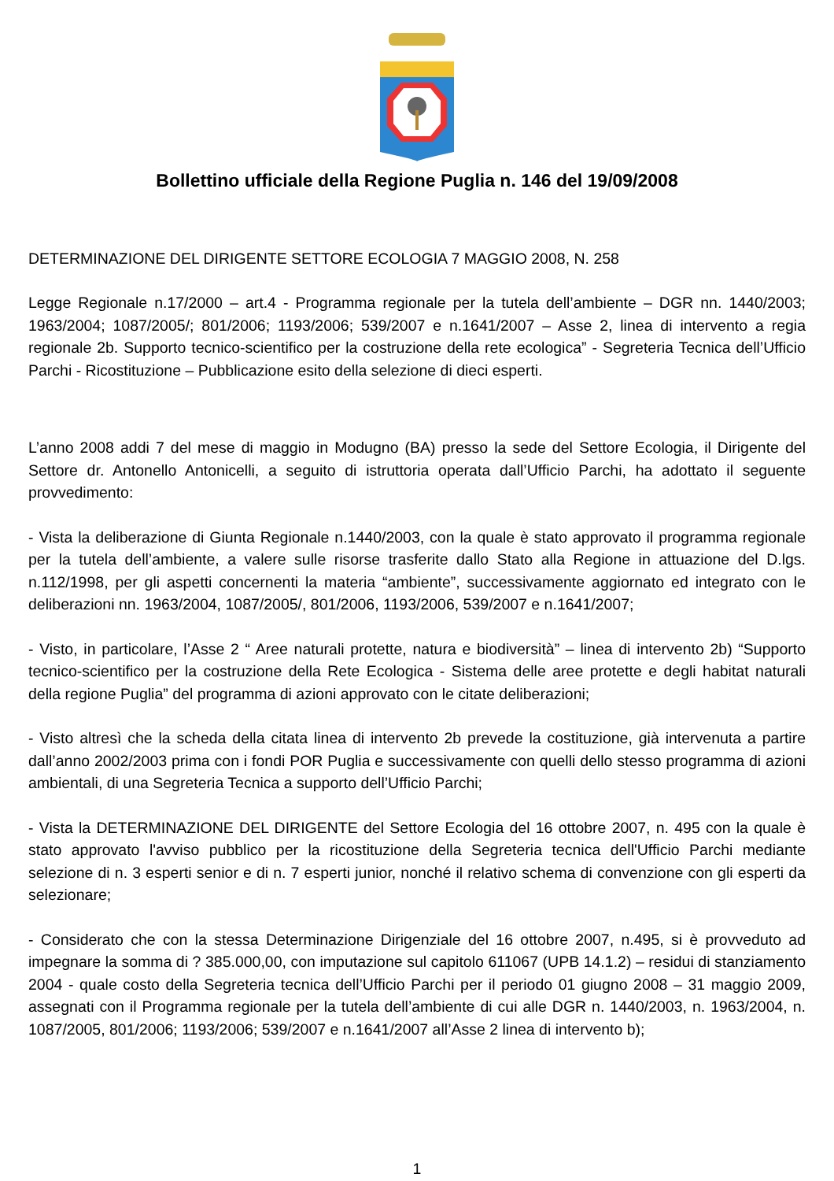Bollettino ufficiale della Regione Puglia n. 146 del 19/09/2008
DETERMINAZIONE DEL DIRIGENTE SETTORE ECOLOGIA 7 MAGGIO 2008, N. 258
Legge Regionale n.17/2000 – art.4 - Programma regionale per la tutela dell’ambiente – DGR nn. 1440/2003; 1963/2004; 1087/2005/; 801/2006; 1193/2006; 539/2007 e n.1641/2007 – Asse 2, linea di intervento a regia regionale 2b. Supporto tecnico-scientifico per la costruzione della rete ecologica” - Segreteria Tecnica dell’Ufficio Parchi - Ricostituzione – Pubblicazione esito della selezione di dieci esperti.
L’anno 2008 addi 7 del mese di maggio in Modugno (BA) presso la sede del Settore Ecologia, il Dirigente del Settore dr. Antonello Antonicelli, a seguito di istruttoria operata dall’Ufficio Parchi, ha adottato il seguente provvedimento:
- Vista la deliberazione di Giunta Regionale n.1440/2003, con la quale è stato approvato il programma regionale per la tutela dell’ambiente, a valere sulle risorse trasferite dallo Stato alla Regione in attuazione del D.lgs. n.112/1998, per gli aspetti concernenti la materia “ambiente”, successivamente aggiornato ed integrato con le deliberazioni nn. 1963/2004, 1087/2005/, 801/2006, 1193/2006, 539/2007 e n.1641/2007;
- Visto, in particolare, l’Asse 2 “ Aree naturali protette, natura e biodiversità” – linea di intervento 2b) “Supporto tecnico-scientifico per la costruzione della Rete Ecologica - Sistema delle aree protette e degli habitat naturali della regione Puglia” del programma di azioni approvato con le citate deliberazioni;
- Visto altresì che la scheda della citata linea di intervento 2b prevede la costituzione, già intervenuta a partire dall’anno 2002/2003 prima con i fondi POR Puglia e successivamente con quelli dello stesso programma di azioni ambientali, di una Segreteria Tecnica a supporto dell’Ufficio Parchi;
- Vista la DETERMINAZIONE DEL DIRIGENTE del Settore Ecologia del 16 ottobre 2007, n. 495 con la quale è stato approvato l'avviso pubblico per la ricostituzione della Segreteria tecnica dell'Ufficio Parchi mediante selezione di n. 3 esperti senior e di n. 7 esperti junior, nonché il relativo schema di convenzione con gli esperti da selezionare;
- Considerato che con la stessa Determinazione Dirigenziale del 16 ottobre 2007, n.495, si è provveduto ad impegnare la somma di ? 385.000,00, con imputazione sul capitolo 611067 (UPB 14.1.2) – residui di stanziamento 2004 - quale costo della Segreteria tecnica dell’Ufficio Parchi per il periodo 01 giugno 2008 – 31 maggio 2009, assegnati con il Programma regionale per la tutela dell’ambiente di cui alle DGR n. 1440/2003, n. 1963/2004, n. 1087/2005, 801/2006; 1193/2006; 539/2007 e n.1641/2007 all’Asse 2 linea di intervento b);
1